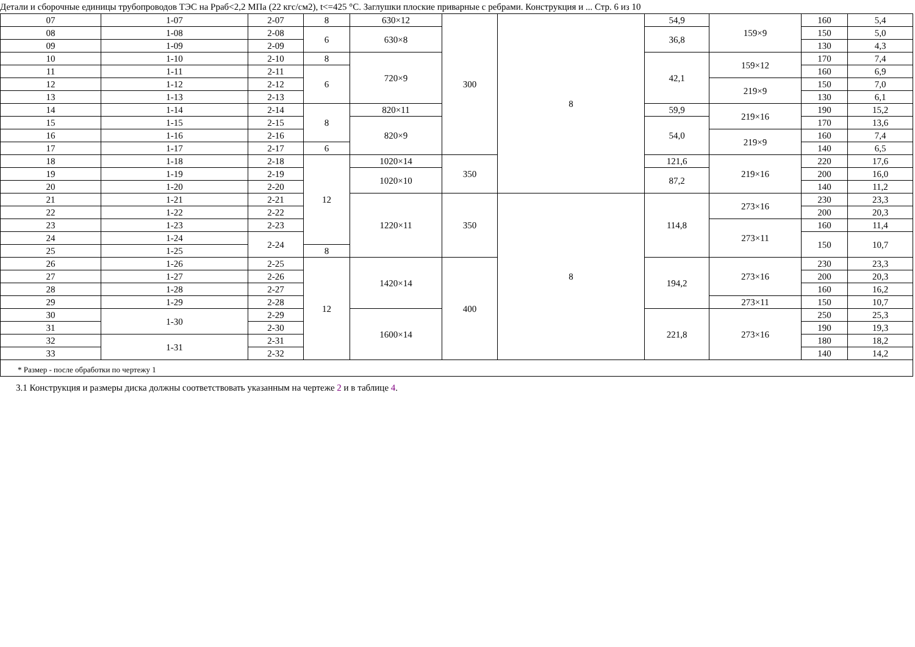Детали и сборочные единицы трубопроводов ТЭС на Рраб<2,2 МПа (22 кгс/см2), t<=425 °С. Заглушки плоские приварные с ребрами. Конструкция и ... Стр. 6 из 10
| 07 | 1-07 | 2-07 | 8 | 630×12 | 300 | 8 | 54,9 | 159×9 | 160 | 5,4 |
| 08 | 1-08 | 2-08 | 6 | 630×8 | | | 36,8 | | 150 | 5,0 |
| 09 | 1-09 | 2-09 | | | | | | | 130 | 4,3 |
| 10 | 1-10 | 2-10 | 8 | 720×9 | | | 42,1 | 159×12 | 170 | 7,4 |
| 11 | 1-11 | 2-11 | 6 | | | | | | 160 | 6,9 |
| 12 | 1-12 | 2-12 | | | | | | 219×9 | 150 | 7,0 |
| 13 | 1-13 | 2-13 | | | | | | | 130 | 6,1 |
| 14 | 1-14 | 2-14 | 8 | 820×11 | | | 59,9 | 219×16 | 190 | 15,2 |
| 15 | 1-15 | 2-15 | | 820×9 | | | 54,0 | | 170 | 13,6 |
| 16 | 1-16 | 2-16 | | | | | | 219×9 | 160 | 7,4 |
| 17 | 1-17 | 2-17 | 6 | | | | | | 140 | 6,5 |
| 18 | 1-18 | 2-18 | 12 | 1020×14 | 350 | | 121,6 | 219×16 | 220 | 17,6 |
| 19 | 1-19 | 2-19 | | 1020×10 | | | 87,2 | | 200 | 16,0 |
| 20 | 1-20 | 2-20 | | | | | | | 140 | 11,2 |
| 21 | 1-21 | 2-21 | | 1220×11 | 350 | 8 | 114,8 | 273×16 | 230 | 23,3 |
| 22 | 1-22 | 2-22 | | | | | | | 200 | 20,3 |
| 23 | 1-23 | 2-23 | | | | | | 273×11 | 160 | 11,4 |
| 24 | 1-24 | 2-24 | | | | | | | 150 | 10,7 |
| 25 | 1-25 | | 8 | | | | | | | |
| 26 | 1-26 | 2-25 | 12 | 1420×14 | 400 | | 194,2 | 273×16 | 230 | 23,3 |
| 27 | 1-27 | 2-26 | | | | | | | 200 | 20,3 |
| 28 | 1-28 | 2-27 | | | | | | | 160 | 16,2 |
| 29 | 1-29 | 2-28 | | | | | | 273×11 | 150 | 10,7 |
| 30 | 1-30 | 2-29 | | 1600×14 | | | 221,8 | 273×16 | 250 | 25,3 |
| 31 | | 2-30 | | | | | | | 190 | 19,3 |
| 32 | 1-31 | 2-31 | | | | | | | 180 | 18,2 |
| 33 | | 2-32 | | | | | | | 140 | 14,2 |
| * Размер - после обработки по чертежу 1 | | | | | | | | | | |
3.1 Конструкция и размеры диска должны соответствовать указанным на чертеже 2 и в таблице 4.